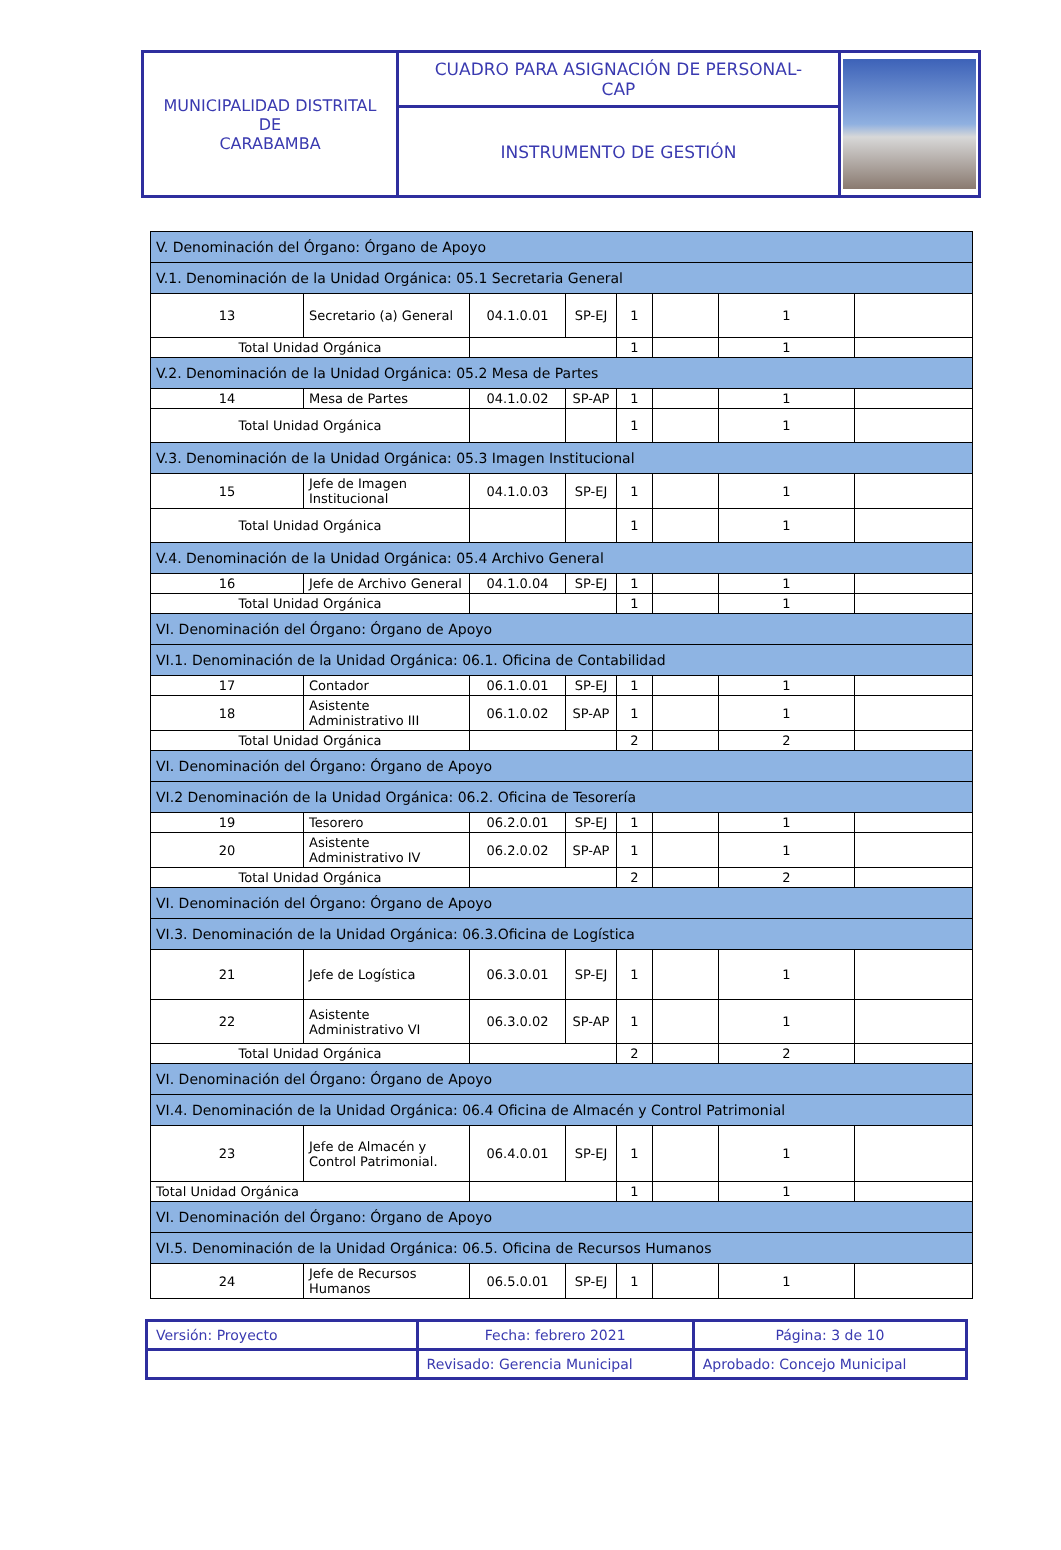| MUNICIPALIDAD DISTRITAL DE CARABAMBA | CUADRO PARA ASIGNACIÓN DE PERSONAL- CAP | |
| | INSTRUMENTO DE GESTIÓN | |
| V. Denominación del Órgano: Órgano de Apoyo | | | | | | | |
| V.1. Denominación de la Unidad Orgánica: 05.1 Secretaria General | | | | | | | |
| 13 | Secretario (a) General | 04.1.0.01 | SP-EJ | 1 | | 1 | |
| Total Unidad Orgánica | | | | 1 | | 1 | |
| V.2. Denominación de la Unidad Orgánica: 05.2 Mesa de Partes | | | | | | | |
| 14 | Mesa de Partes | 04.1.0.02 | SP-AP | 1 | | 1 | |
| Total Unidad Orgánica | | | | 1 | | 1 | |
| V.3. Denominación de la Unidad Orgánica: 05.3 Imagen Institucional | | | | | | | |
| 15 | Jefe de Imagen Institucional | 04.1.0.03 | SP-EJ | 1 | | 1 | |
| Total Unidad Orgánica | | | | 1 | | 1 | |
| V.4. Denominación de la Unidad Orgánica: 05.4 Archivo General | | | | | | | |
| 16 | Jefe de Archivo General | 04.1.0.04 | SP-EJ | 1 | | 1 | |
| Total Unidad Orgánica | | | | 1 | | 1 | |
| VI. Denominación del Órgano: Órgano de Apoyo | | | | | | | |
| VI.1. Denominación de la Unidad Orgánica: 06.1. Oficina de Contabilidad | | | | | | | |
| 17 | Contador | 06.1.0.01 | SP-EJ | 1 | | 1 | |
| 18 | Asistente Administrativo III | 06.1.0.02 | SP-AP | 1 | | 1 | |
| Total Unidad Orgánica | | | | 2 | | 2 | |
| VI. Denominación del Órgano: Órgano de Apoyo | | | | | | | |
| VI.2 Denominación de la Unidad Orgánica: 06.2. Oficina de Tesorería | | | | | | | |
| 19 | Tesorero | 06.2.0.01 | SP-EJ | 1 | | 1 | |
| 20 | Asistente Administrativo IV | 06.2.0.02 | SP-AP | 1 | | 1 | |
| Total Unidad Orgánica | | | | 2 | | 2 | |
| VI. Denominación del Órgano: Órgano de Apoyo | | | | | | | |
| VI.3. Denominación de la Unidad Orgánica: 06.3.Oficina de Logística | | | | | | | |
| 21 | Jefe de Logística | 06.3.0.01 | SP-EJ | 1 | | 1 | |
| 22 | Asistente Administrativo VI | 06.3.0.02 | SP-AP | 1 | | 1 | |
| Total Unidad Orgánica | | | | 2 | | 2 | |
| VI. Denominación del Órgano: Órgano de Apoyo | | | | | | | |
| VI.4. Denominación de la Unidad Orgánica: 06.4 Oficina de Almacén y Control Patrimonial | | | | | | | |
| 23 | Jefe de Almacén y Control Patrimonial. | 06.4.0.01 | SP-EJ | 1 | | 1 | |
| Total Unidad Orgánica | | | | 1 | | 1 | |
| VI. Denominación del Órgano: Órgano de Apoyo | | | | | | | |
| VI.5. Denominación de la Unidad Orgánica: 06.5. Oficina de Recursos Humanos | | | | | | | |
| 24 | Jefe de Recursos Humanos | 06.5.0.01 | SP-EJ | 1 | | 1 | |
| Versión: Proyecto | Fecha: febrero 2021 | Página: 3 de 10 |
| | Revisado: Gerencia Municipal | Aprobado: Concejo Municipal |